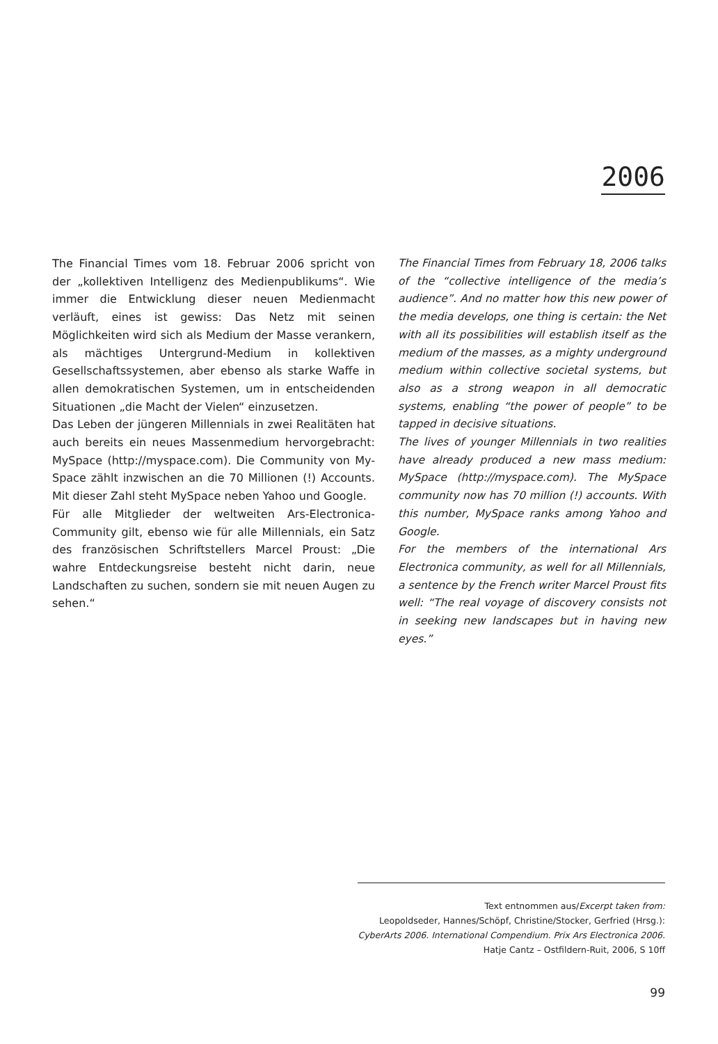2006
The Financial Times vom 18. Februar 2006 spricht von der „kollektiven Intelligenz des Medienpublikums“. Wie immer die Entwicklung dieser neuen Medienmacht verläuft, eines ist gewiss: Das Netz mit seinen Möglichkeiten wird sich als Medium der Masse verankern, als mächtiges Untergrund-Medium in kollektiven Gesellschaftssystemen, aber ebenso als starke Waffe in allen demokratischen Systemen, um in entscheidenden Situationen „die Macht der Vielen“ einzusetzen.
Das Leben der jüngeren Millennials in zwei Realitäten hat auch bereits ein neues Massenmedium hervorgebracht: MySpace (http://myspace.com). Die Community von My-Space zählt inzwischen an die 70 Millionen (!) Accounts. Mit dieser Zahl steht MySpace neben Yahoo und Google.
Für alle Mitglieder der weltweiten Ars-Electronica-Community gilt, ebenso wie für alle Millennials, ein Satz des französischen Schriftstellers Marcel Proust: „Die wahre Entdeckungsreise besteht nicht darin, neue Landschaften zu suchen, sondern sie mit neuen Augen zu sehen.“
The Financial Times from February 18, 2006 talks of the “collective intelligence of the media’s audience”. And no matter how this new power of the media develops, one thing is certain: the Net with all its possibilities will establish itself as the medium of the masses, as a mighty underground medium within collective societal systems, but also as a strong weapon in all democratic systems, enabling “the power of people” to be tapped in decisive situations.
The lives of younger Millennials in two realities have already produced a new mass medium: MySpace (http://myspace.com). The MySpace community now has 70 million (!) accounts. With this number, MySpace ranks among Yahoo and Google.
For the members of the international Ars Electronica community, as well for all Millennials, a sentence by the French writer Marcel Proust fits well: “The real voyage of discovery consists not in seeking new landscapes but in having new eyes.”
Text entnommen aus/Excerpt taken from:
Leopoldseder, Hannes/Schöpf, Christine/Stocker, Gerfried (Hrsg.):
CyberArts 2006. International Compendium. Prix Ars Electronica 2006.
Hatje Cantz – Ostfildern-Ruit, 2006, S 10ff
99